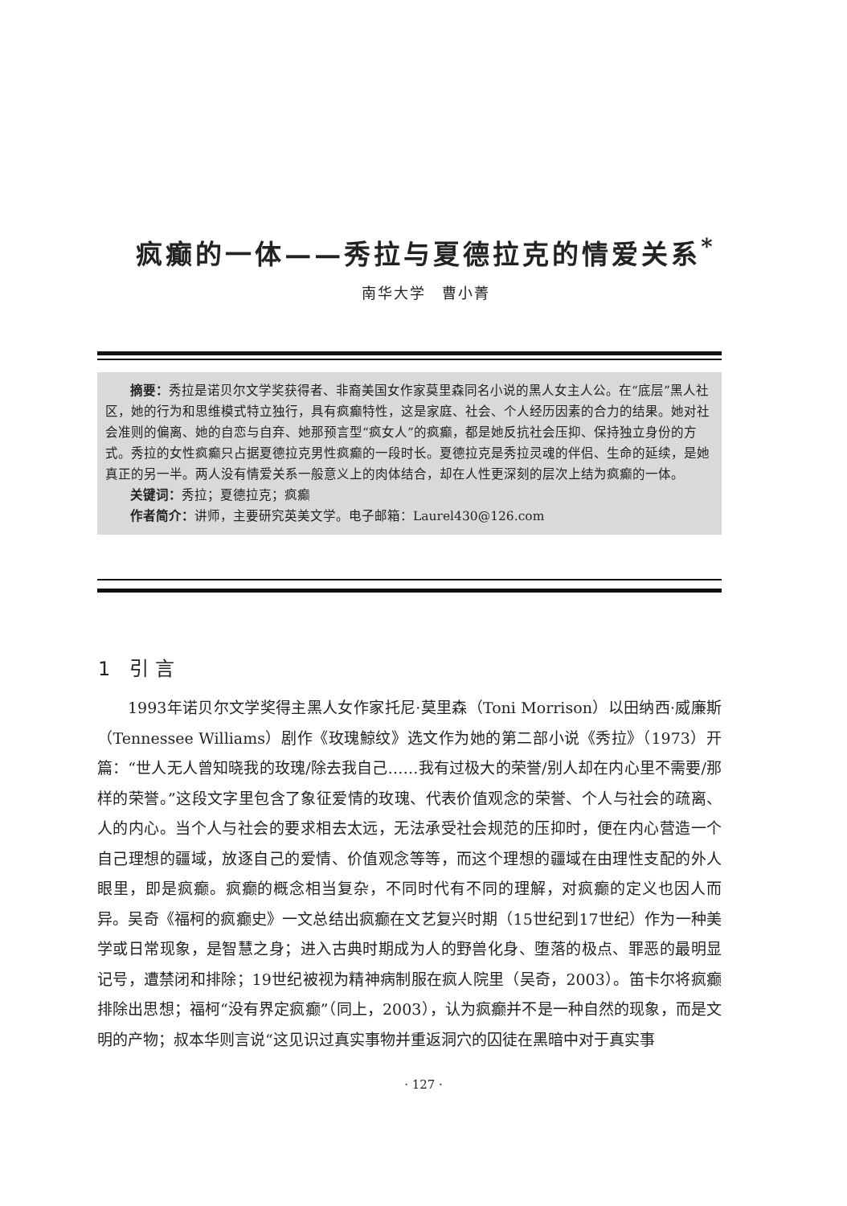疯癫的一体——秀拉与夏德拉克的情爱关系<sup>*</sup>
南华大学　曹小菁
摘要：秀拉是诺贝尔文学奖获得者、非裔美国女作家莫里森同名小说的黑人女主人公。在“底层”黑人社区，她的行为和思维模式特立独行，具有疯癫特性，这是家庭、社会、个人经历因素的合力的结果。她对社会准则的偏离、她的自恋与自弃、她那预言型“疯女人”的疯癫，都是她反抗社会压抑、保持独立身份的方式。秀拉的女性疯癫只占据夏德拉克男性疯癫的一段时长。夏德拉克是秀拉灵魂的伴侣、生命的延续，是她真正的另一半。两人没有情爱关系一般意义上的肉体结合，却在人性更深刻的层次上结为疯癫的一体。
关键词：秀拉；夏德拉克；疯癫
作者简介：讲师，主要研究英美文学。电子邮箱：Laurel430@126.com
1　引 言
1993年诺贝尔文学奖得主黑人女作家托尼·莫里森（Toni Morrison）以田纳西·威廉斯（Tennessee Williams）剧作《玫瑰鯨纹》选文作为她的第二部小说《秀拉》（1973）开篇：“世人无人曾知晓我的玫瑰/除去我自己……我有过极大的荣誉/别人却在内心里不需要/那样的荣誉。”这段文字里包含了象征爱情的玫瑰、代表价值观念的荣誉、个人与社会的疏离、人的内心。当个人与社会的要求相去太远，无法承受社会规范的压抑时，便在内心营造一个自己理想的疆域，放逐自己的爱情、价值观念等等，而这个理想的疆域在由理性支配的外人眼里，即是疯癫。疯癫的概念相当复杂，不同时代有不同的理解，对疯癫的定义也因人而异。吴奇《福柯的疯癫史》一文总结出疯癫在文艺复兴时期（15世纪到17世纪）作为一种美学或日常现象，是智慧之身；进入古典时期成为人的野兽化身、堕落的极点、罪恶的最明显记号，遭禁闭和排除；19世纪被视为精神病制服在疯人院里（吴奇，2003）。笛卡尔将疯癫排除出思想；福柯“没有界定疯癫”（同上，2003），认为疯癫并不是一种自然的现象，而是文明的产物；叔本华则言说“这见识过真实事物并重返洞穴的囚徒在黑暗中对于真实事
· 127 ·